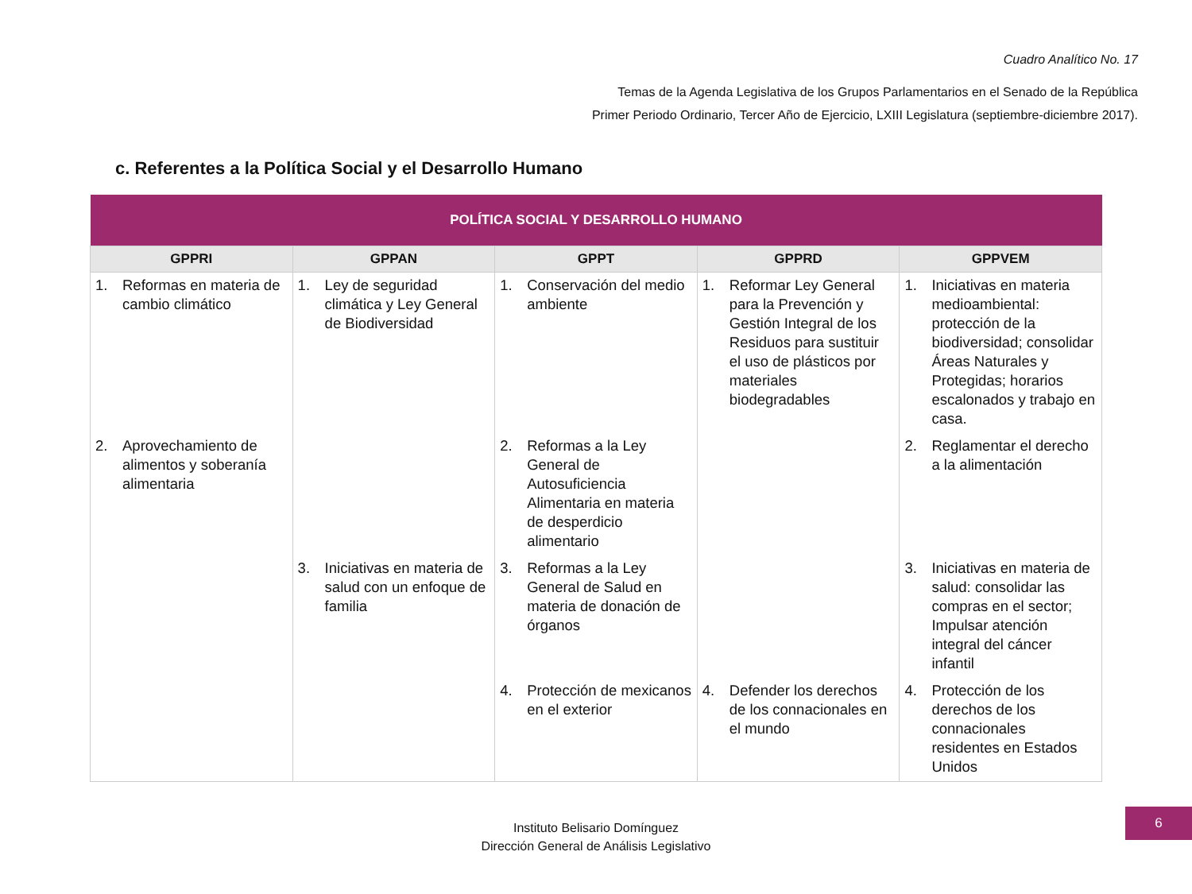Cuadro Analítico No. 17
Temas de la Agenda Legislativa de los Grupos Parlamentarios en el Senado de la República
Primer Periodo Ordinario, Tercer Año de Ejercicio, LXIII Legislatura (septiembre-diciembre 2017).
c. Referentes a la Política Social y el Desarrollo Humano
| POLÍTICA SOCIAL Y DESARROLLO HUMANO | | | | |
| --- | --- | --- | --- | --- |
| GPPRI | GPPAN | GPPT | GPPRD | GPPVEM |
| 1. Reformas en materia de cambio climático | 1. Ley de seguridad climática y Ley General de Biodiversidad | 1. Conservación del medio ambiente | 1. Reformar Ley General para la Prevención y Gestión Integral de los Residuos para sustituir el uso de plásticos por materiales biodegradables | 1. Iniciativas en materia medioambiental: protección de la biodiversidad; consolidar Áreas Naturales y Protegidas; horarios escalonados y trabajo en casa. |
| 2. Aprovechamiento de alimentos y soberanía alimentaria | | 2. Reformas a la Ley General de Autosuficiencia Alimentaria en materia de desperdicio alimentario | | 2. Reglamentar el derecho a la alimentación |
| | 3. Iniciativas en materia de salud con un enfoque de familia | 3. Reformas a la Ley General de Salud en materia de donación de órganos | | 3. Iniciativas en materia de salud: consolidar las compras en el sector; Impulsar atención integral del cáncer infantil |
| | | 4. Protección de mexicanos en el exterior | 4. Defender los derechos de los connacionales en el mundo | 4. Protección de los derechos de los connacionales residentes en Estados Unidos |
Instituto Belisario Domínguez
Dirección General de Análisis Legislativo
6